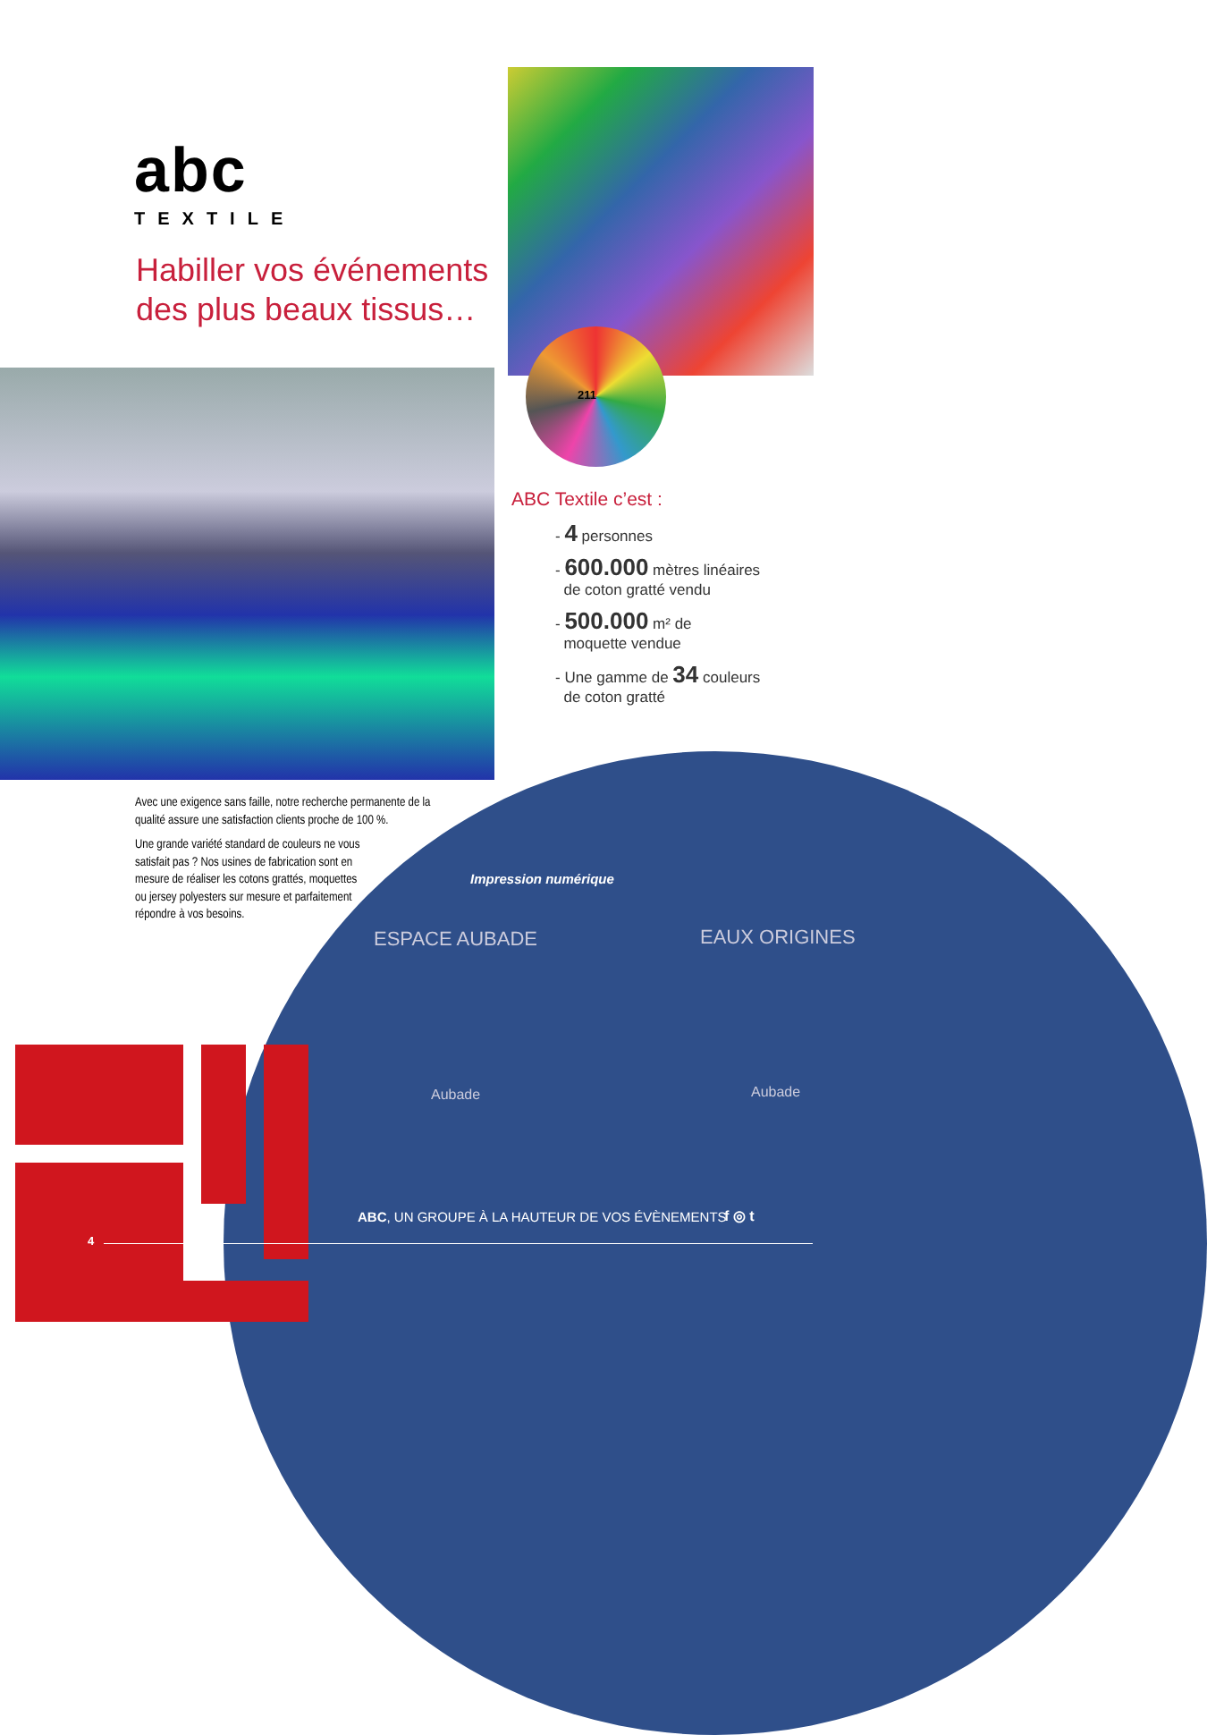abc
TEXTILE
Habiller vos événements
des plus beaux tissus…
211
ABC Textile c’est :
- 4 personnes
- 600.000 mètres linéaires
de coton gratté vendu
- 500.000 m² de
moquette vendue
- Une gamme de 34 couleurs
de coton gratté
Avec une exigence sans faille, notre recherche permanente de la qualité assure une satisfaction clients proche de 100 %.
Une grande variété standard de couleurs ne vous satisfait pas ? Nos usines de fabrication sont en mesure de réaliser les cotons grattés, moquettes ou jersey polyesters sur mesure et parfaitement répondre à vos besoins.
Impression numérique
ESPACE AUBADE EAUX ORIGINES
Aubade Aubade
ABC, UN GROUPE À LA HAUTEUR DE VOS ÉVÈNEMENTS
f ◎ t
4